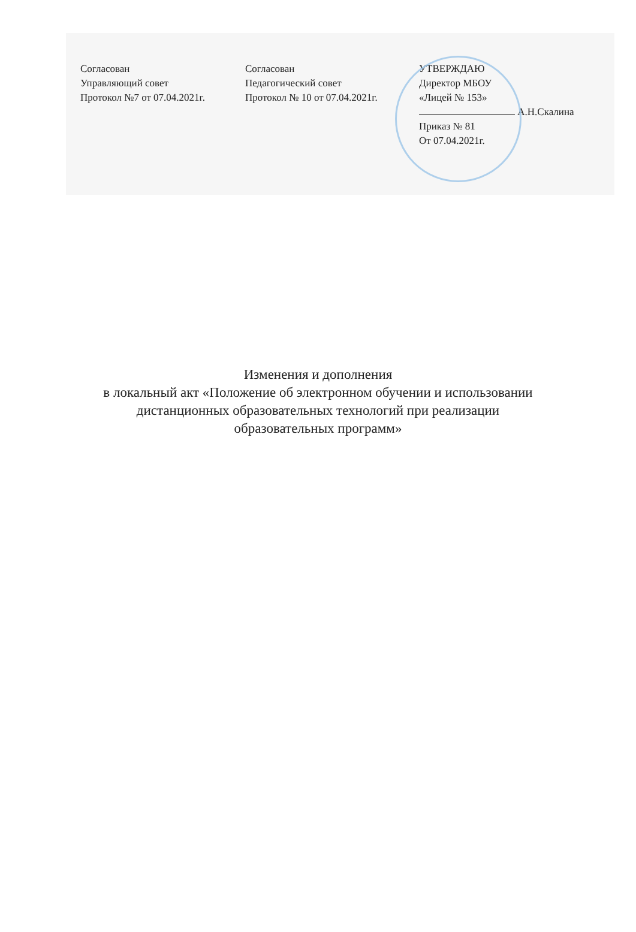Согласован
Управляющий совет
Протокол №7 от 07.04.2021г.
Согласован
Педагогический совет
Протокол № 10 от 07.04.2021г.
УТВЕРЖДАЮ
Директор МБОУ
«Лицей № 153»
А.Н.Скалина
Приказ № 81
От 07.04.2021г.
Изменения и дополнения
в локальный акт «Положение об электронном обучении и использовании
дистанционных образовательных технологий при реализации
образовательных программ»